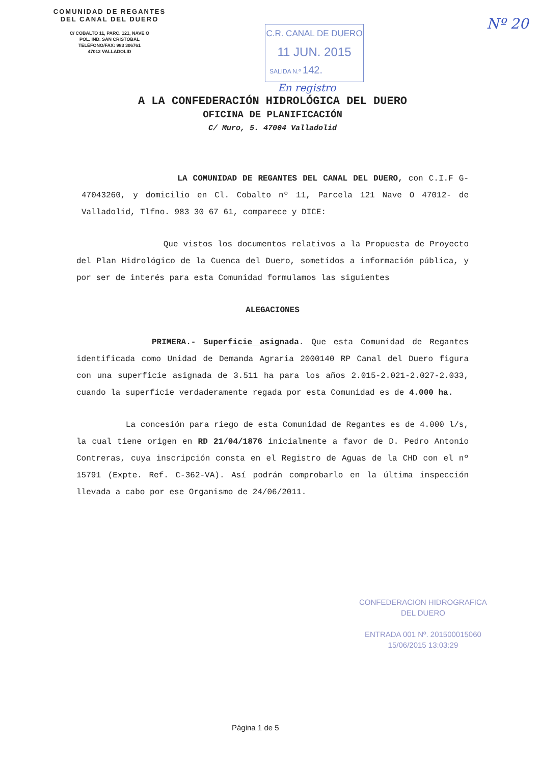COMUNIDAD DE REGANTES
DEL CANAL DEL DUERO
C/ COBALTO 11, PARC. 121, NAVE O
POL. IND. SAN CRISTÓBAL
TELÉFONO/FAX: 983 306761
47012 VALLADOLID
C.R. CANAL DE DUERO
11 JUN. 2015
SALIDA N.º 142.
En registro
Nº 20
A LA CONFEDERACIÓN HIDROLÓGICA DEL DUERO
OFICINA DE PLANIFICACIÓN
C/ Muro, 5. 47004 Valladolid
LA COMUNIDAD DE REGANTES DEL CANAL DEL DUERO, con C.I.F G-47043260, y domicilio en Cl. Cobalto nº 11, Parcela 121 Nave O 47012- de Valladolid, Tlfno. 983 30 67 61, comparece y DICE:
Que vistos los documentos relativos a la Propuesta de Proyecto del Plan Hidrológico de la Cuenca del Duero, sometidos a información pública, y por ser de interés para esta Comunidad formulamos las siguientes
ALEGACIONES
PRIMERA.- Superficie asignada. Que esta Comunidad de Regantes identificada como Unidad de Demanda Agraria 2000140 RP Canal del Duero figura con una superficie asignada de 3.511 ha para los años 2.015-2.021-2.027-2.033, cuando la superficie verdaderamente regada por esta Comunidad es de 4.000 ha.
La concesión para riego de esta Comunidad de Regantes es de 4.000 l/s, la cual tiene origen en RD 21/04/1876 inicialmente a favor de D. Pedro Antonio Contreras, cuya inscripción consta en el Registro de Aguas de la CHD con el nº 15791 (Expte. Ref. C-362-VA). Así podrán comprobarlo en la última inspección llevada a cabo por ese Organismo de 24/06/2011.
CONFEDERACION HIDROGRAFICA
DEL DUERO
ENTRADA 001 Nº. 201500015060
15/06/2015 13:03:29
Página 1 de 5